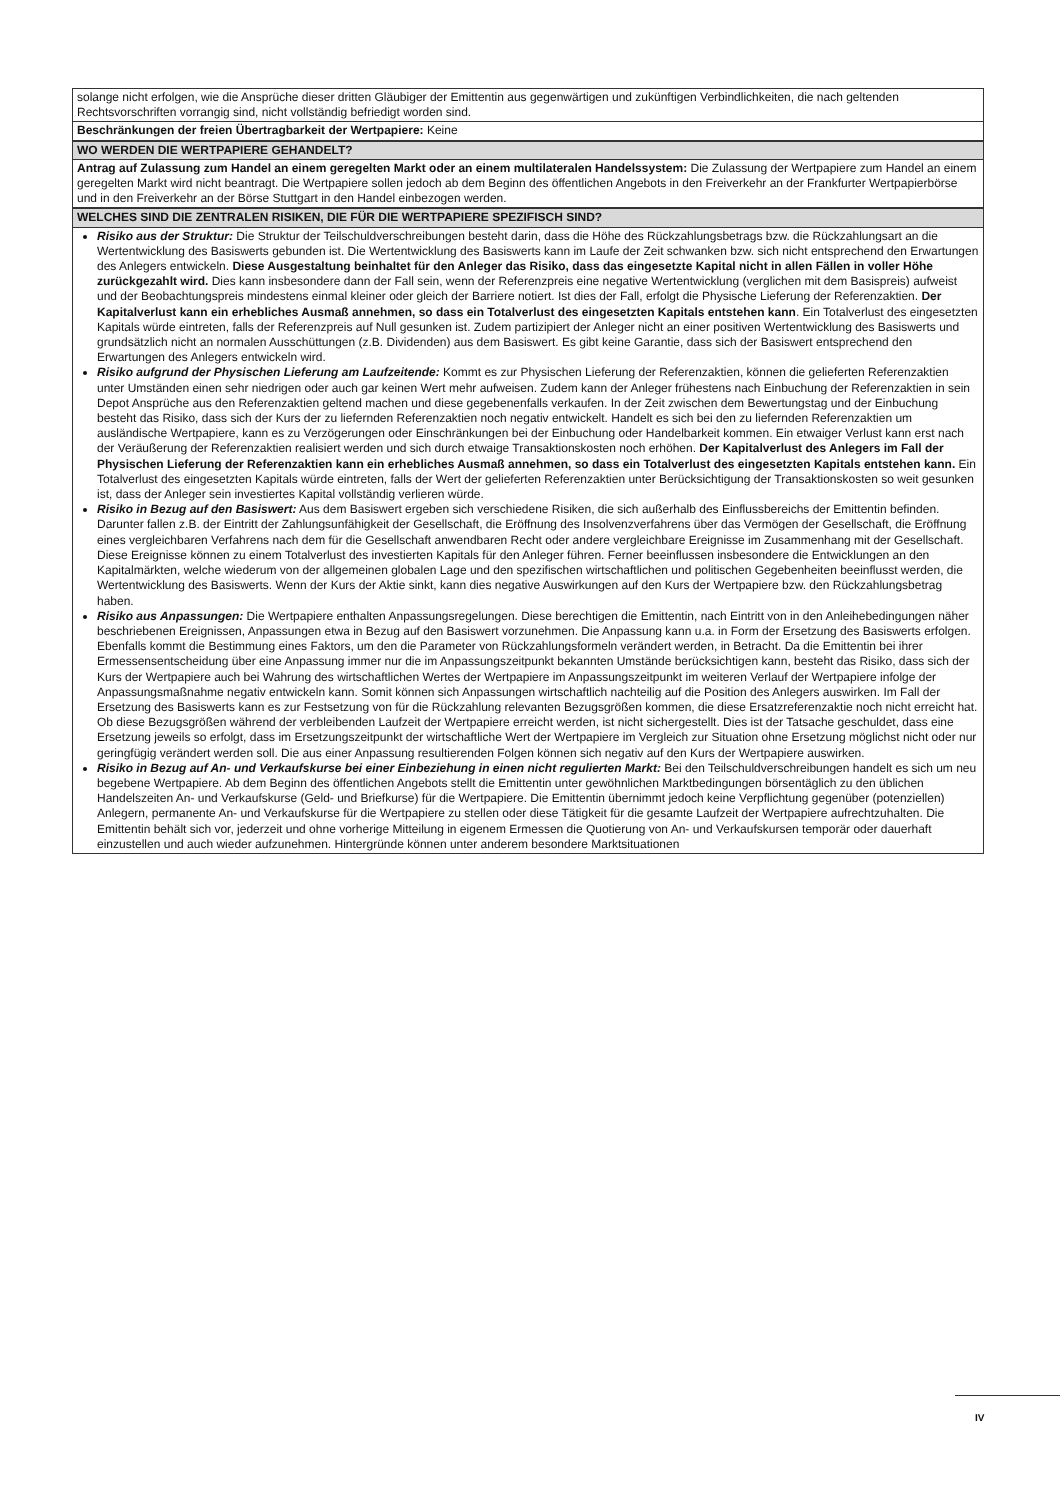| solange nicht erfolgen, wie die Ansprüche dieser dritten Gläubiger der Emittentin aus gegenwärtigen und zukünftigen Verbindlichkeiten, die nach geltenden Rechtsvorschriften vorrangig sind, nicht vollständig befriedigt worden sind. |
| Beschränkungen der freien Übertragbarkeit der Wertpapiere: Keine |
| WO WERDEN DIE WERTPAPIERE GEHANDELT? |
| Antrag auf Zulassung zum Handel an einem geregelten Markt oder an einem multilateralen Handelssystem: Die Zulassung der Wertpapiere zum Handel an einem geregelten Markt wird nicht beantragt. Die Wertpapiere sollen jedoch ab dem Beginn des öffentlichen Angebots in den Freiverkehr an der Frankfurter Wertpapierbörse und in den Freiverkehr an der Börse Stuttgart in den Handel einbezogen werden. |
| WELCHES SIND DIE ZENTRALEN RISIKEN, DIE FÜR DIE WERTPAPIERE SPEZIFISCH SIND? |
| Risiko aus der Struktur: Die Struktur der Teilschuldverschreibungen besteht darin, dass die Höhe des Rückzahlungsbetrags bzw. die Rückzahlungsart an die Wertentwicklung des Basiswerts gebunden ist. Die Wertentwicklung des Basiswerts kann im Laufe der Zeit schwanken bzw. sich nicht entsprechend den Erwartungen des Anlegers entwickeln. Diese Ausgestaltung beinhaltet für den Anleger das Risiko, dass das eingesetzte Kapital nicht in allen Fällen in voller Höhe zurückgezahlt wird. Dies kann insbesondere dann der Fall sein, wenn der Referenzpreis eine negative Wertentwicklung (verglichen mit dem Basispreis) aufweist und der Beobachtungspreis mindestens einmal kleiner oder gleich der Barriere notiert. Ist dies der Fall, erfolgt die Physische Lieferung der Referenzaktien. Der Kapitalverlust kann ein erhebliches Ausmaß annehmen, so dass ein Totalverlust des eingesetzten Kapitals entstehen kann . Ein Totalverlust des eingesetzten Kapitals würde eintreten, falls der Referenzpreis auf Null gesunken ist. Zudem partizipiert der Anleger nicht an einer positiven Wertentwicklung des Basiswerts und grundsätzlich nicht an normalen Ausschüttungen (z.B. Dividenden) aus dem Basiswert. Es gibt keine Garantie, dass sich der Basiswert entsprechend den Erwartungen des Anlegers entwickeln wird. Risiko aufgrund der Physischen Lieferung am Laufzeitende: Kommt es zur Physischen Lieferung der Referenzaktien, können die gelieferten Referenzaktien unter Umständen einen sehr niedrigen oder auch gar keinen Wert mehr aufweisen. Zudem kann der Anleger frühestens nach Einbuchung der Referenzaktien in sein Depot Ansprüche aus den Referenzaktien geltend machen und diese gegebenenfalls verkaufen. In der Zeit zwischen dem Bewertungstag und der Einbuchung besteht das Risiko, dass sich der Kurs der zu liefernden Referenzaktien noch negativ entwickelt. Handelt es sich bei den zu liefernden Referenzaktien um ausländische Wertpapiere, kann es zu Verzögerungen oder Einschränkungen bei der Einbuchung oder Handelbarkeit kommen. Ein etwaiger Verlust kann erst nach der Veräußerung der Referenzaktien realisiert werden und sich durch etwaige Transaktionskosten noch erhöhen. Der Kapitalverlust des Anlegers im Fall der Physischen Lieferung der Referenzaktien kann ein erhebliches Ausmaß annehmen, so dass ein Totalverlust des eingesetzten Kapitals entstehen kann. Ein Totalverlust des eingesetzten Kapitals würde eintreten, falls der Wert der gelieferten Referenzaktien unter Berücksichtigung der Transaktionskosten so weit gesunken ist, dass der Anleger sein investiertes Kapital vollständig verlieren würde. Risiko in Bezug auf den Basiswert: Aus dem Basiswert ergeben sich verschiedene Risiken, die sich außerhalb des Einflussbereichs der Emittentin befinden. Darunter fallen z.B. der Eintritt der Zahlungsunfähigkeit der Gesellschaft, die Eröffnung des Insolvenzverfahrens über das Vermögen der Gesellschaft, die Eröffnung eines vergleichbaren Verfahrens nach dem für die Gesellschaft anwendbaren Recht oder andere vergleichbare Ereignisse im Zusammenhang mit der Gesellschaft. Diese Ereignisse können zu einem Totalverlust des investierten Kapitals für den Anleger führen. Ferner beeinflussen insbesondere die Entwicklungen an den Kapitalmärkten, welche wiederum von der allgemeinen globalen Lage und den spezifischen wirtschaftlichen und politischen Gegebenheiten beeinflusst werden, die Wertentwicklung des Basiswerts. Wenn der Kurs der Aktie sinkt, kann dies negative Auswirkungen auf den Kurs der Wertpapiere bzw. den Rückzahlungsbetrag haben. Risiko aus Anpassungen: Die Wertpapiere enthalten Anpassungsregelungen. Diese berechtigen die Emittentin, nach Eintritt von in den Anleihebedingungen näher beschriebenen Ereignissen, Anpassungen etwa in Bezug auf den Basiswert vorzunehmen. Die Anpassung kann u.a. in Form der Ersetzung des Basiswerts erfolgen. Ebenfalls kommt die Bestimmung eines Faktors, um den die Parameter von Rückzahlungsformeln verändert werden, in Betracht. Da die Emittentin bei ihrer Ermessensentscheidung über eine Anpassung immer nur die im Anpassungszeitpunkt bekannten Umstände berücksichtigen kann, besteht das Risiko, dass sich der Kurs der Wertpapiere auch bei Wahrung des wirtschaftlichen Wertes der Wertpapiere im Anpassungszeitpunkt im weiteren Verlauf der Wertpapiere infolge der Anpassungsmaßnahme negativ entwickeln kann. Somit können sich Anpassungen wirtschaftlich nachteilig auf die Position des Anlegers auswirken. Im Fall der Ersetzung des Basiswerts kann es zur Festsetzung von für die Rückzahlung relevanten Bezugsgrößen kommen, die diese Ersatzreferenzaktie noch nicht erreicht hat. Ob diese Bezugsgrößen während der verbleibenden Laufzeit der Wertpapiere erreicht werden, ist nicht sichergestellt. Dies ist der Tatsache geschuldet, dass eine Ersetzung jeweils so erfolgt, dass im Ersetzungszeitpunkt der wirtschaftliche Wert der Wertpapiere im Vergleich zur Situation ohne Ersetzung möglichst nicht oder nur geringfügig verändert werden soll. Die aus einer Anpassung resultierenden Folgen können sich negativ auf den Kurs der Wertpapiere auswirken. Risiko in Bezug auf An- und Verkaufskurse bei einer Einbeziehung in einen nicht regulierten Markt: Bei den Teilschuldverschreibungen handelt es sich um neu begebene Wertpapiere. Ab dem Beginn des öffentlichen Angebots stellt die Emittentin unter gewöhnlichen Marktbedingungen börsentäglich zu den üblichen Handelszeiten An- und Verkaufskurse (Geld- und Briefkurse) für die Wertpapiere. Die Emittentin übernimmt jedoch keine Verpflichtung gegenüber (potenziellen) Anlegern, permanente An- und Verkaufskurse für die Wertpapiere zu stellen oder diese Tätigkeit für die gesamte Laufzeit der Wertpapiere aufrechtzuhalten. Die Emittentin behält sich vor, jederzeit und ohne vorherige Mitteilung in eigenem Ermessen die Quotierung von An- und Verkaufskursen temporär oder dauerhaft einzustellen und auch wieder aufzunehmen. Hintergründe können unter anderem besondere Marktsituationen |
IV